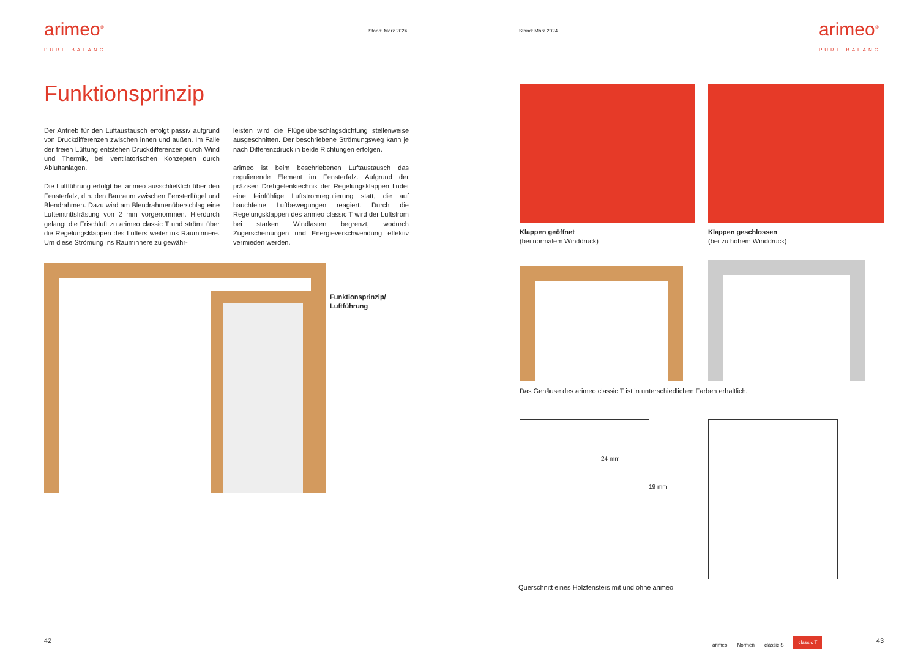arimeo<sup>®</sup>
PURE BALANCE
Stand: März 2024
Funktionsprinzip
Der Antrieb für den Luftaustausch erfolgt passiv aufgrund von Druckdifferenzen zwischen innen und außen. Im Falle der freien Lüftung entstehen Druckdifferenzen durch Wind und Thermik, bei ventilatorischen Konzepten durch Abluftanlagen.
Die Luftführung erfolgt bei arimeo ausschließlich über den Fensterfalz, d.h. den Bauraum zwischen Fensterflügel und Blendrahmen. Dazu wird am Blendrahmenüberschlag eine Lufteintrittsfräsung von 2 mm vorgenommen. Hierdurch gelangt die Frischluft zu arimeo classic T und strömt über die Regelungsklappen des Lüfters weiter ins Rauminnere. Um diese Strömung ins Rauminnere zu gewähr-
leisten wird die Flügelüberschlagsdichtung stellenweise ausgeschnitten. Der beschriebene Strömungsweg kann je nach Differenzdruck in beide Richtungen erfolgen.
arimeo ist beim beschriebenen Luftaustausch das regulierende Element im Fensterfalz. Aufgrund der präzisen Drehgelenktechnik der Regelungsklappen findet eine feinfühlige Luftstromregulierung statt, die auf hauchfeine Luftbewegungen reagiert. Durch die Regelungsklappen des arimeo classic T wird der Luftstrom bei starken Windlasten begrenzt, wodurch Zugerscheinungen und Energieverschwendung effektiv vermieden werden.
Funktionsprinzip/
Luftführung
42
Stand: März 2024 arimeo<sup>®</sup>
PURE BALANCE
Klappen geöffnet
(bei normalem Winddruck)
Klappen geschlossen
(bei zu hohem Winddruck)
Das Gehäuse des arimeo classic T ist in unterschiedlichen Farben erhältlich.
24 mm
19 mm
Querschnitt eines Holzfensters mit und ohne arimeo
arimeo Normen classic S classic T
43